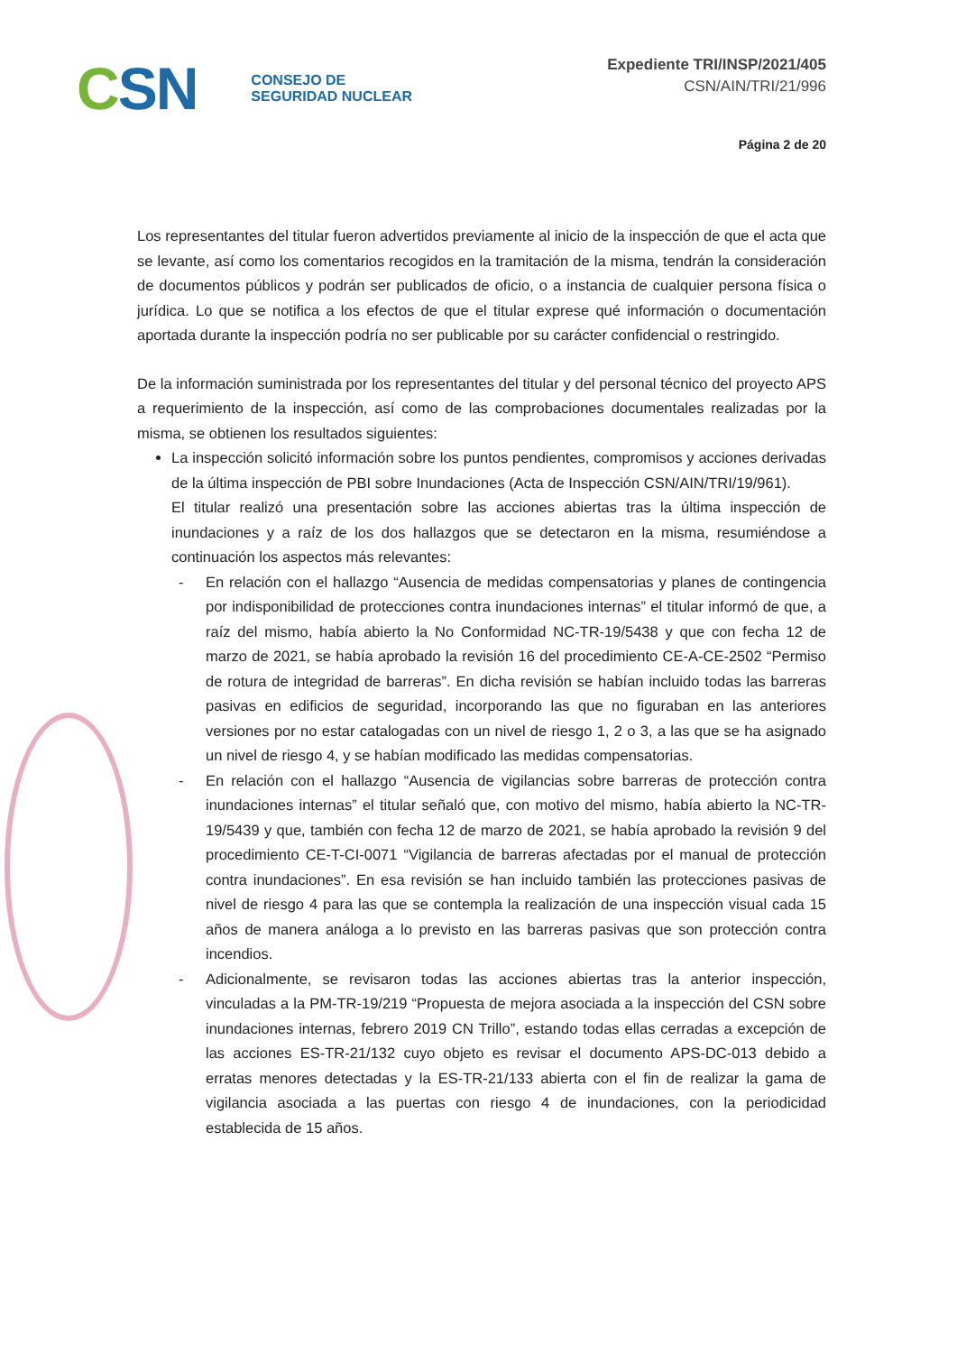CSN
CONSEJO DE
SEGURIDAD NUCLEAR
Expediente TRI/INSP/2021/405
CSN/AIN/TRI/21/996
Página 2 de 20
Los representantes del titular fueron advertidos previamente al inicio de la inspección de que el acta que se levante, así como los comentarios recogidos en la tramitación de la misma, tendrán la consideración de documentos públicos y podrán ser publicados de oficio, o a instancia de cualquier persona física o jurídica. Lo que se notifica a los efectos de que el titular exprese qué información o documentación aportada durante la inspección podría no ser publicable por su carácter confidencial o restringido.
De la información suministrada por los representantes del titular y del personal técnico del proyecto APS a requerimiento de la inspección, así como de las comprobaciones documentales realizadas por la misma, se obtienen los resultados siguientes:
La inspección solicitó información sobre los puntos pendientes, compromisos y acciones derivadas de la última inspección de PBI sobre Inundaciones (Acta de Inspección CSN/AIN/TRI/19/961).
El titular realizó una presentación sobre las acciones abiertas tras la última inspección de inundaciones y a raíz de los dos hallazgos que se detectaron en la misma, resumiéndose a continuación los aspectos más relevantes:
- En relación con el hallazgo “Ausencia de medidas compensatorias y planes de contingencia por indisponibilidad de protecciones contra inundaciones internas” el titular informó de que, a raíz del mismo, había abierto la No Conformidad NC-TR-19/5438 y que con fecha 12 de marzo de 2021, se había aprobado la revisión 16 del procedimiento CE-A-CE-2502 “Permiso de rotura de integridad de barreras”. En dicha revisión se habían incluido todas las barreras pasivas en edificios de seguridad, incorporando las que no figuraban en las anteriores versiones por no estar catalogadas con un nivel de riesgo 1, 2 o 3, a las que se ha asignado un nivel de riesgo 4, y se habían modificado las medidas compensatorias.
- En relación con el hallazgo “Ausencia de vigilancias sobre barreras de protección contra inundaciones internas” el titular señaló que, con motivo del mismo, había abierto la NC-TR-19/5439 y que, también con fecha 12 de marzo de 2021, se había aprobado la revisión 9 del procedimiento CE-T-CI-0071 “Vigilancia de barreras afectadas por el manual de protección contra inundaciones”. En esa revisión se han incluido también las protecciones pasivas de nivel de riesgo 4 para las que se contempla la realización de una inspección visual cada 15 años de manera análoga a lo previsto en las barreras pasivas que son protección contra incendios.
- Adicionalmente, se revisaron todas las acciones abiertas tras la anterior inspección, vinculadas a la PM-TR-19/219 “Propuesta de mejora asociada a la inspección del CSN sobre inundaciones internas, febrero 2019 CN Trillo”, estando todas ellas cerradas a excepción de las acciones ES-TR-21/132 cuyo objeto es revisar el documento APS-DC-013 debido a erratas menores detectadas y la ES-TR-21/133 abierta con el fin de realizar la gama de vigilancia asociada a las puertas con riesgo 4 de inundaciones, con la periodicidad establecida de 15 años.